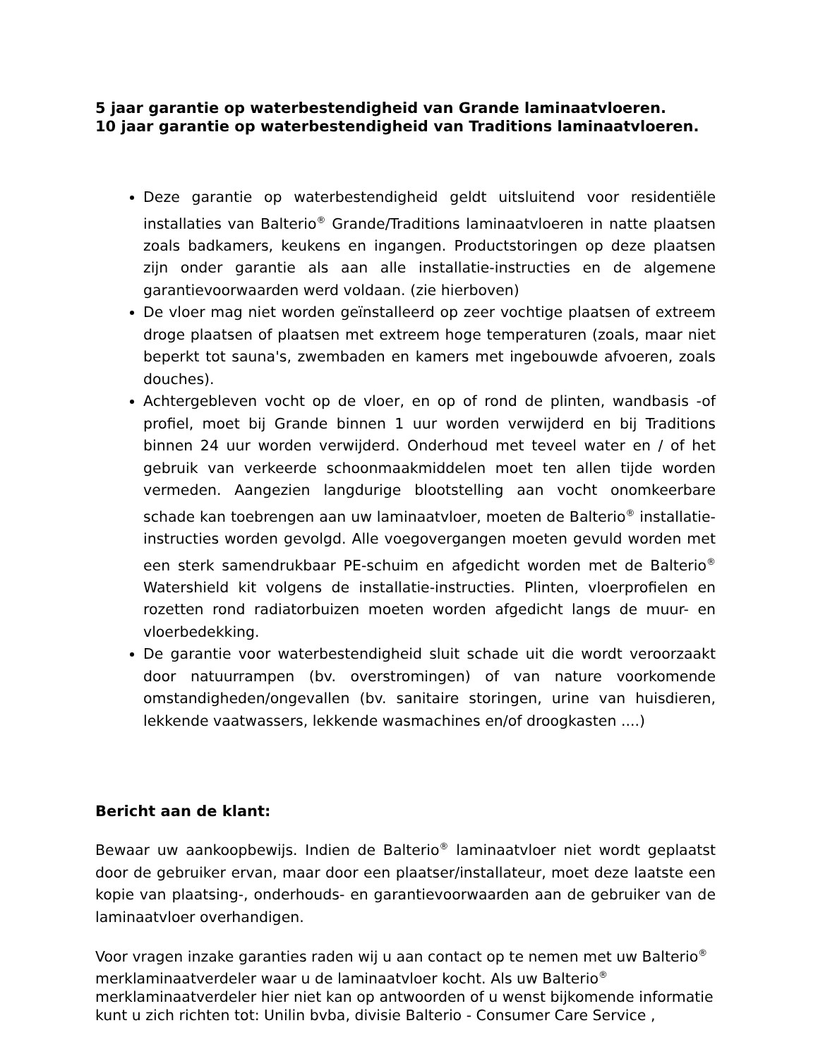5 jaar garantie op waterbestendigheid van Grande laminaatvloeren.
10 jaar garantie op waterbestendigheid van Traditions laminaatvloeren.
Deze garantie op waterbestendigheid geldt uitsluitend voor residentiële installaties van Balterio<sup>®</sup> Grande/Traditions laminaatvloeren in natte plaatsen zoals badkamers, keukens en ingangen. Productstoringen op deze plaatsen zijn onder garantie als aan alle installatie-instructies en de algemene garantievoorwaarden werd voldaan. (zie hierboven)
De vloer mag niet worden geïnstalleerd op zeer vochtige plaatsen of extreem droge plaatsen of plaatsen met extreem hoge temperaturen (zoals, maar niet beperkt tot sauna's, zwembaden en kamers met ingebouwde afvoeren, zoals douches).
Achtergebleven vocht op de vloer, en op of rond de plinten, wandbasis -of profiel, moet bij Grande binnen 1 uur worden verwijderd en bij Traditions binnen 24 uur worden verwijderd. Onderhoud met teveel water en / of het gebruik van verkeerde schoonmaakmiddelen moet ten allen tijde worden vermeden. Aangezien langdurige blootstelling aan vocht onomkeerbare schade kan toebrengen aan uw laminaatvloer, moeten de Balterio<sup>®</sup> installatie-instructies worden gevolgd. Alle voegovergangen moeten gevuld worden met een sterk samendrukbaar PE-schuim en afgedicht worden met de Balterio<sup>®</sup> Watershield kit volgens de installatie-instructies. Plinten, vloerprofielen en rozetten rond radiatorbuizen moeten worden afgedicht langs de muur- en vloerbedekking.
De garantie voor waterbestendigheid sluit schade uit die wordt veroorzaakt door natuurrampen (bv. overstromingen) of van nature voorkomende omstandigheden/ongevallen (bv. sanitaire storingen, urine van huisdieren, lekkende vaatwassers, lekkende wasmachines en/of droogkasten ....)
Bericht aan de klant:
Bewaar uw aankoopbewijs. Indien de Balterio<sup>®</sup> laminaatvloer niet wordt geplaatst door de gebruiker ervan, maar door een plaatser/installateur, moet deze laatste een kopie van plaatsing-, onderhouds- en garantievoorwaarden aan de gebruiker van de laminaatvloer overhandigen.
Voor vragen inzake garanties raden wij u aan contact op te nemen met uw Balterio<sup>®</sup>
merklaminaatverdeler waar u de laminaatvloer kocht. Als uw Balterio<sup>®</sup>
merklaminaatverdeler hier niet kan op antwoorden of u wenst bijkomende informatie
kunt u zich richten tot: Unilin bvba, divisie Balterio - Consumer Care Service ,